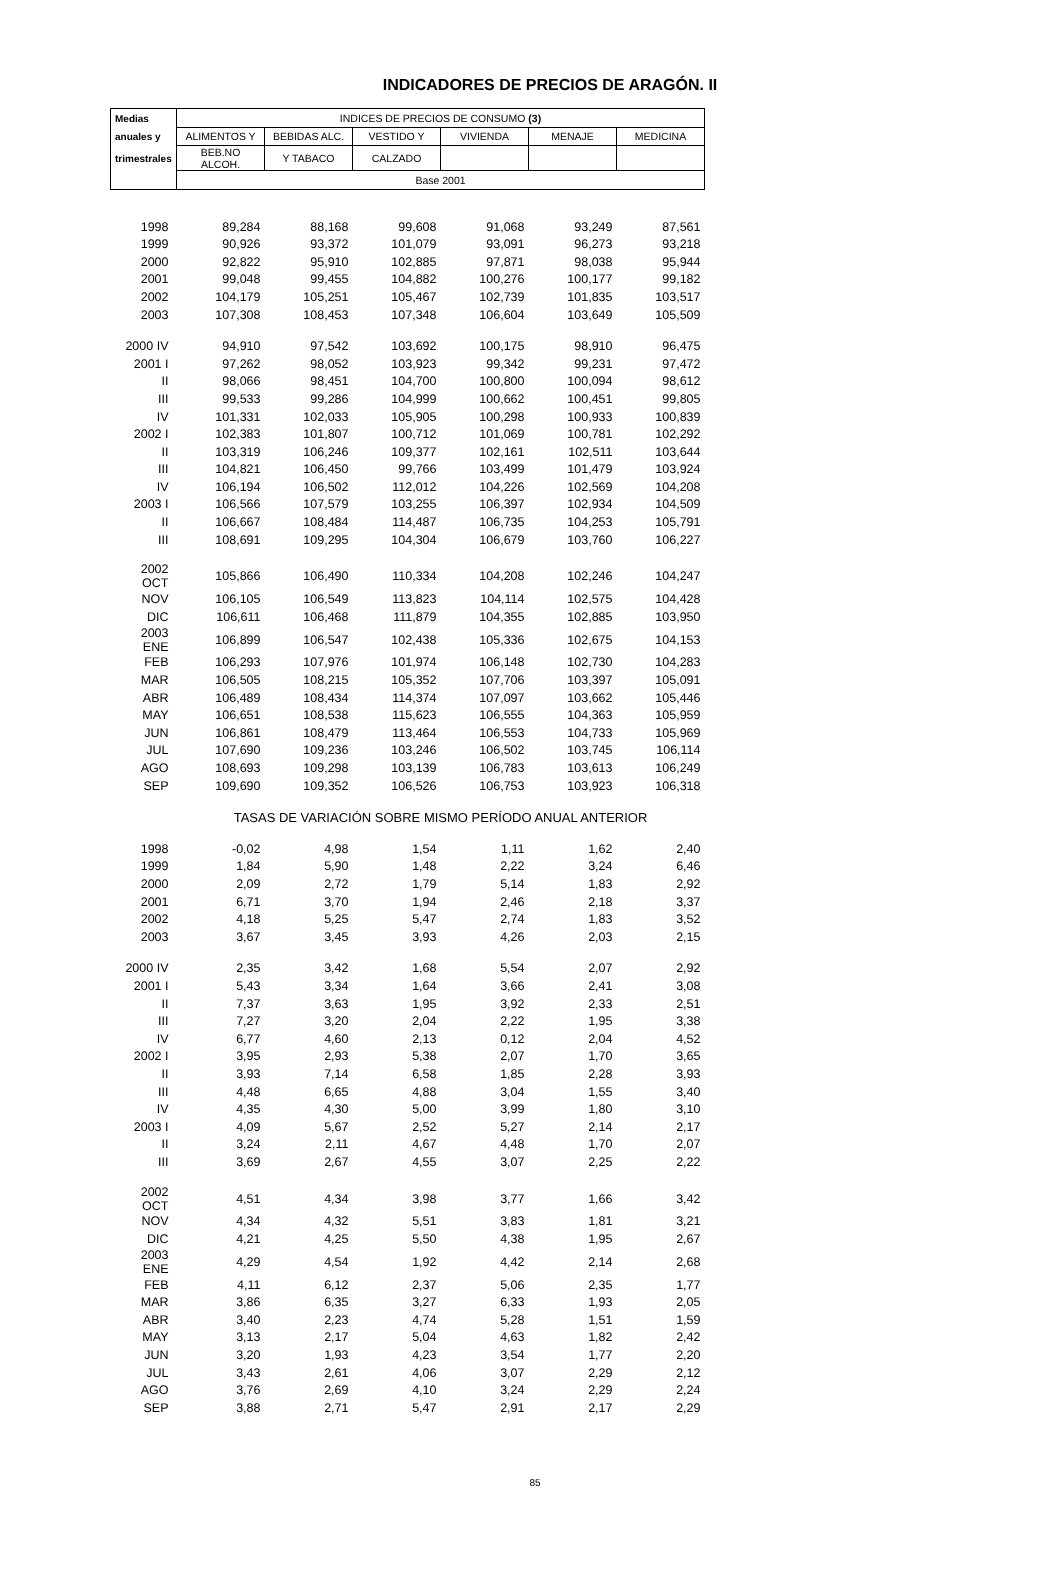INDICADORES DE PRECIOS DE ARAGÓN. II
| Medias | INDICES DE PRECIOS DE CONSUMO (3) | | | | | |
| --- | --- | --- | --- | --- | --- | --- |
| anuales y | ALIMENTOS Y | BEBIDAS ALC. | VESTIDO Y | VIVIENDA | MENAJE | MEDICINA |
| trimestrales | BEB.NO ALCOH. | Y TABACO | CALZADO | | | |
| | Base 2001 | | | | | |
| 1998 | 89,284 | 88,168 | 99,608 | 91,068 | 93,249 | 87,561 |
| 1999 | 90,926 | 93,372 | 101,079 | 93,091 | 96,273 | 93,218 |
| 2000 | 92,822 | 95,910 | 102,885 | 97,871 | 98,038 | 95,944 |
| 2001 | 99,048 | 99,455 | 104,882 | 100,276 | 100,177 | 99,182 |
| 2002 | 104,179 | 105,251 | 105,467 | 102,739 | 101,835 | 103,517 |
| 2003 | 107,308 | 108,453 | 107,348 | 106,604 | 103,649 | 105,509 |
| 2000 IV | 94,910 | 97,542 | 103,692 | 100,175 | 98,910 | 96,475 |
| 2001 I | 97,262 | 98,052 | 103,923 | 99,342 | 99,231 | 97,472 |
| II | 98,066 | 98,451 | 104,700 | 100,800 | 100,094 | 98,612 |
| III | 99,533 | 99,286 | 104,999 | 100,662 | 100,451 | 99,805 |
| IV | 101,331 | 102,033 | 105,905 | 100,298 | 100,933 | 100,839 |
| 2002 I | 102,383 | 101,807 | 100,712 | 101,069 | 100,781 | 102,292 |
| II | 103,319 | 106,246 | 109,377 | 102,161 | 102,511 | 103,644 |
| III | 104,821 | 106,450 | 99,766 | 103,499 | 101,479 | 103,924 |
| IV | 106,194 | 106,502 | 112,012 | 104,226 | 102,569 | 104,208 |
| 2003 I | 106,566 | 107,579 | 103,255 | 106,397 | 102,934 | 104,509 |
| II | 106,667 | 108,484 | 114,487 | 106,735 | 104,253 | 105,791 |
| III | 108,691 | 109,295 | 104,304 | 106,679 | 103,760 | 106,227 |
| 2002 OCT | 105,866 | 106,490 | 110,334 | 104,208 | 102,246 | 104,247 |
| NOV | 106,105 | 106,549 | 113,823 | 104,114 | 102,575 | 104,428 |
| DIC | 106,611 | 106,468 | 111,879 | 104,355 | 102,885 | 103,950 |
| 2003 ENE | 106,899 | 106,547 | 102,438 | 105,336 | 102,675 | 104,153 |
| FEB | 106,293 | 107,976 | 101,974 | 106,148 | 102,730 | 104,283 |
| MAR | 106,505 | 108,215 | 105,352 | 107,706 | 103,397 | 105,091 |
| ABR | 106,489 | 108,434 | 114,374 | 107,097 | 103,662 | 105,446 |
| MAY | 106,651 | 108,538 | 115,623 | 106,555 | 104,363 | 105,959 |
| JUN | 106,861 | 108,479 | 113,464 | 106,553 | 104,733 | 105,969 |
| JUL | 107,690 | 109,236 | 103,246 | 106,502 | 103,745 | 106,114 |
| AGO | 108,693 | 109,298 | 103,139 | 106,783 | 103,613 | 106,249 |
| SEP | 109,690 | 109,352 | 106,526 | 106,753 | 103,923 | 106,318 |
| | TASAS DE VARIACIÓN SOBRE MISMO PERÍODO ANUAL ANTERIOR | | | | | |
| 1998 | -0,02 | 4,98 | 1,54 | 1,11 | 1,62 | 2,40 |
| 1999 | 1,84 | 5,90 | 1,48 | 2,22 | 3,24 | 6,46 |
| 2000 | 2,09 | 2,72 | 1,79 | 5,14 | 1,83 | 2,92 |
| 2001 | 6,71 | 3,70 | 1,94 | 2,46 | 2,18 | 3,37 |
| 2002 | 4,18 | 5,25 | 5,47 | 2,74 | 1,83 | 3,52 |
| 2003 | 3,67 | 3,45 | 3,93 | 4,26 | 2,03 | 2,15 |
| 2000 IV | 2,35 | 3,42 | 1,68 | 5,54 | 2,07 | 2,92 |
| 2001 I | 5,43 | 3,34 | 1,64 | 3,66 | 2,41 | 3,08 |
| II | 7,37 | 3,63 | 1,95 | 3,92 | 2,33 | 2,51 |
| III | 7,27 | 3,20 | 2,04 | 2,22 | 1,95 | 3,38 |
| IV | 6,77 | 4,60 | 2,13 | 0,12 | 2,04 | 4,52 |
| 2002 I | 3,95 | 2,93 | 5,38 | 2,07 | 1,70 | 3,65 |
| II | 3,93 | 7,14 | 6,58 | 1,85 | 2,28 | 3,93 |
| III | 4,48 | 6,65 | 4,88 | 3,04 | 1,55 | 3,40 |
| IV | 4,35 | 4,30 | 5,00 | 3,99 | 1,80 | 3,10 |
| 2003 I | 4,09 | 5,67 | 2,52 | 5,27 | 2,14 | 2,17 |
| II | 3,24 | 2,11 | 4,67 | 4,48 | 1,70 | 2,07 |
| III | 3,69 | 2,67 | 4,55 | 3,07 | 2,25 | 2,22 |
| 2002 OCT | 4,51 | 4,34 | 3,98 | 3,77 | 1,66 | 3,42 |
| NOV | 4,34 | 4,32 | 5,51 | 3,83 | 1,81 | 3,21 |
| DIC | 4,21 | 4,25 | 5,50 | 4,38 | 1,95 | 2,67 |
| 2003 ENE | 4,29 | 4,54 | 1,92 | 4,42 | 2,14 | 2,68 |
| FEB | 4,11 | 6,12 | 2,37 | 5,06 | 2,35 | 1,77 |
| MAR | 3,86 | 6,35 | 3,27 | 6,33 | 1,93 | 2,05 |
| ABR | 3,40 | 2,23 | 4,74 | 5,28 | 1,51 | 1,59 |
| MAY | 3,13 | 2,17 | 5,04 | 4,63 | 1,82 | 2,42 |
| JUN | 3,20 | 1,93 | 4,23 | 3,54 | 1,77 | 2,20 |
| JUL | 3,43 | 2,61 | 4,06 | 3,07 | 2,29 | 2,12 |
| AGO | 3,76 | 2,69 | 4,10 | 3,24 | 2,29 | 2,24 |
| SEP | 3,88 | 2,71 | 5,47 | 2,91 | 2,17 | 2,29 |
85